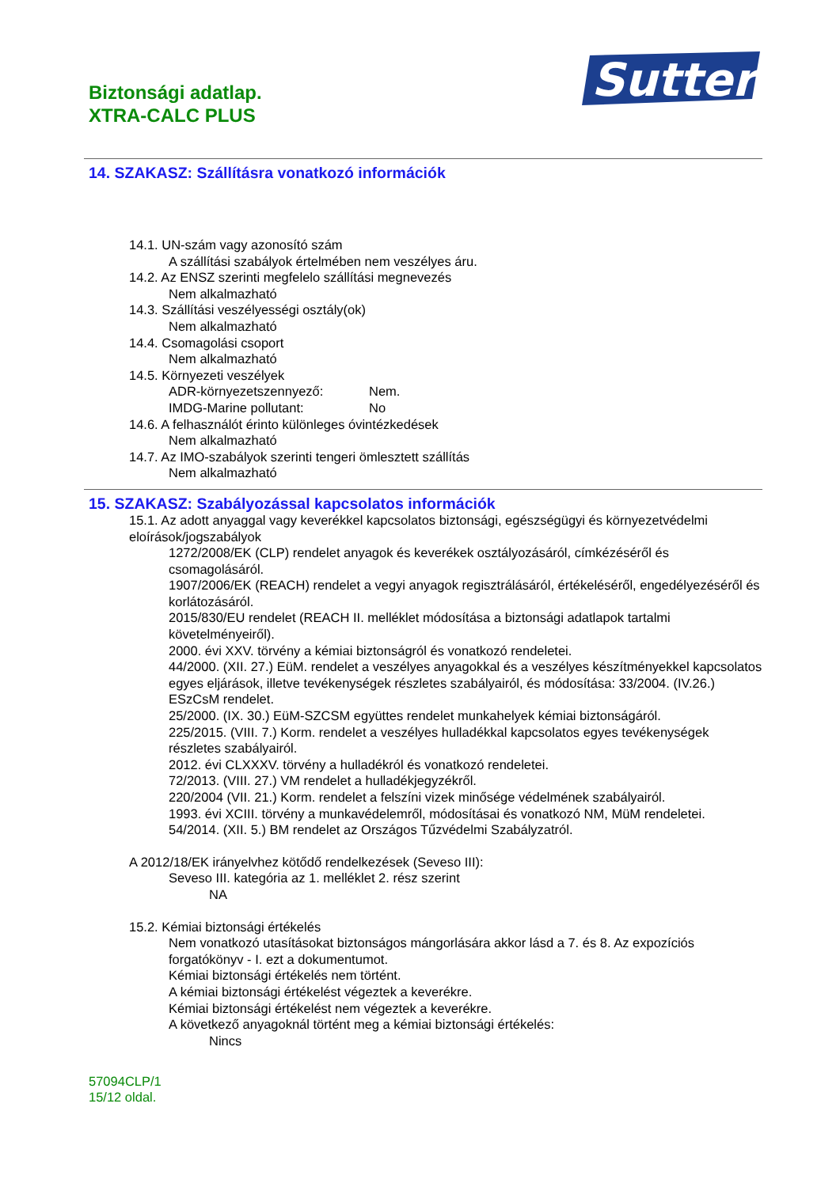Biztonsági adatlap.
XTRA-CALC PLUS
Sutter
14. SZAKASZ: Szállításra vonatkozó információk
14.1. UN-szám vagy azonosító szám
A szállítási szabályok értelmében nem veszélyes áru.
14.2. Az ENSZ szerinti megfelelo szállítási megnevezés
Nem alkalmazható
14.3. Szállítási veszélyességi osztály(ok)
Nem alkalmazható
14.4. Csomagolási csoport
Nem alkalmazható
14.5. Környezeti veszélyek
ADR-környezetszennyező: Nem.
IMDG-Marine pollutant: No
14.6. A felhasználót érinto különleges óvintézkedések
Nem alkalmazható
14.7. Az IMO-szabályok szerinti tengeri ömlesztett szállítás
Nem alkalmazható
15. SZAKASZ: Szabályozással kapcsolatos információk
15.1. Az adott anyaggal vagy keverékkel kapcsolatos biztonsági, egészségügyi és környezetvédelmi eloírások/jogszabályok
1272/2008/EK (CLP) rendelet anyagok és keverékek osztályozásáról, címkézéséről és csomagolásáról.
1907/2006/EK (REACH) rendelet a vegyi anyagok regisztrálásáról, értékeléséről, engedélyezéséről és korlátozásáról.
2015/830/EU rendelet (REACH II. melléklet módosítása a biztonsági adatlapok tartalmi követelményeiről).
2000. évi XXV. törvény a kémiai biztonságról és vonatkozó rendeletei.
44/2000. (XII. 27.) EüM. rendelet a veszélyes anyagokkal és a veszélyes készítményekkel kapcsolatos egyes eljárások, illetve tevékenységek részletes szabályairól, és módosítása: 33/2004. (IV.26.) ESzCsM rendelet.
25/2000. (IX. 30.) EüM-SZCSM együttes rendelet munkahelyek kémiai biztonságáról.
225/2015. (VIII. 7.) Korm. rendelet a veszélyes hulladékkal kapcsolatos egyes tevékenységek részletes szabályairól.
2012. évi CLXXXV. törvény a hulladékról és vonatkozó rendeletei.
72/2013. (VIII. 27.) VM rendelet a hulladékjegyzékről.
220/2004 (VII. 21.) Korm. rendelet a felszíni vizek minősége védelmének szabályairól.
1993. évi XCIII. törvény a munkavédelemről, módosításai és vonatkozó NM, MüM rendeletei.
54/2014. (XII. 5.) BM rendelet az Országos Tűzvédelmi Szabályzatról.
A 2012/18/EK irányelvhez kötődő rendelkezések (Seveso III):
Seveso III. kategória az 1. melléklet 2. rész szerint
NA
15.2. Kémiai biztonsági értékelés
Nem vonatkozó utasításokat biztonságos mángorlására akkor lásd a 7. és 8. Az expozíciós forgatókönyv - I. ezt a dokumentumot.
Kémiai biztonsági értékelés nem történt.
A kémiai biztonsági értékelést végeztek a keverékre.
Kémiai biztonsági értékelést nem végeztek a keverékre.
A következő anyagoknál történt meg a kémiai biztonsági értékelés:
Nincs
57094CLP/1
15/12 oldal.